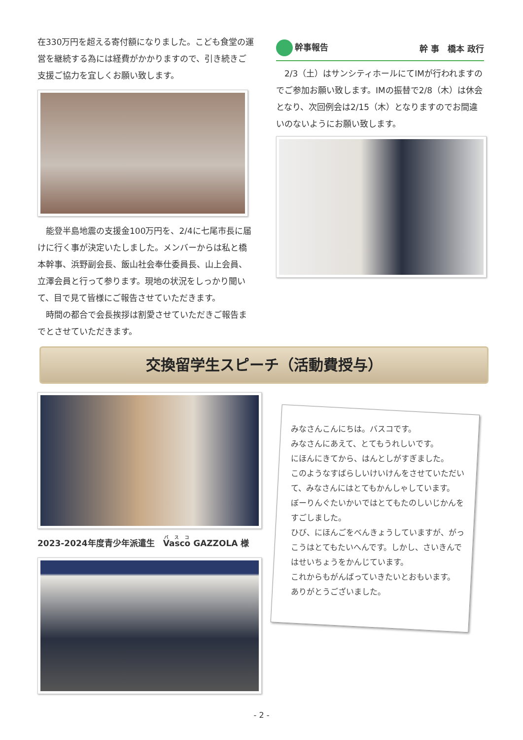在330万円を超える寄付額になりました。こども食堂の運営を継続する為には経費がかかりますので、引き続きご支援ご協力を宜しくお願い致します。
　能登半島地震の支援金100万円を、2/4に七尾市長に届けに行く事が決定いたしました。メンバーからは私と橋本幹事、浜野副会長、飯山社会奉仕委員長、山上会員、立澤会員と行って参ります。現地の状況をしっかり聞いて、目で見て皆様にご報告させていただきます。
　時間の都合で会長挨拶は割愛させていただきご報告までとさせていただきます。
幹事報告 幹 事　橋本 政行
　2/3（土）はサンシティホールにてIMが行われますのでご参加お願い致します。IMの振替で2/8（木）は休会となり、次回例会は2/15（木）となりますのでお間違いのないようにお願い致します。
交換留学生スピーチ（活動費授与）
2023-2024年度青少年派遣生　Vasco GAZZOLA 様
みなさんこんにちは。バスコです。
みなさんにあえて、とてもうれしいです。
にほんにきてから、はんとしがすぎました。
このようなすばらしいけいけんをさせていただいて、みなさんにはとてもかんしゃしています。
ぼーりんぐたいかいではとてもたのしいじかんをすごしました。
ひび、にほんごをべんきょうしていますが、がっこうはとてもたいへんです。しかし、さいきんではせいちょうをかんじています。
これからもがんばっていきたいとおもいます。
ありがとうございました。
- 2 -